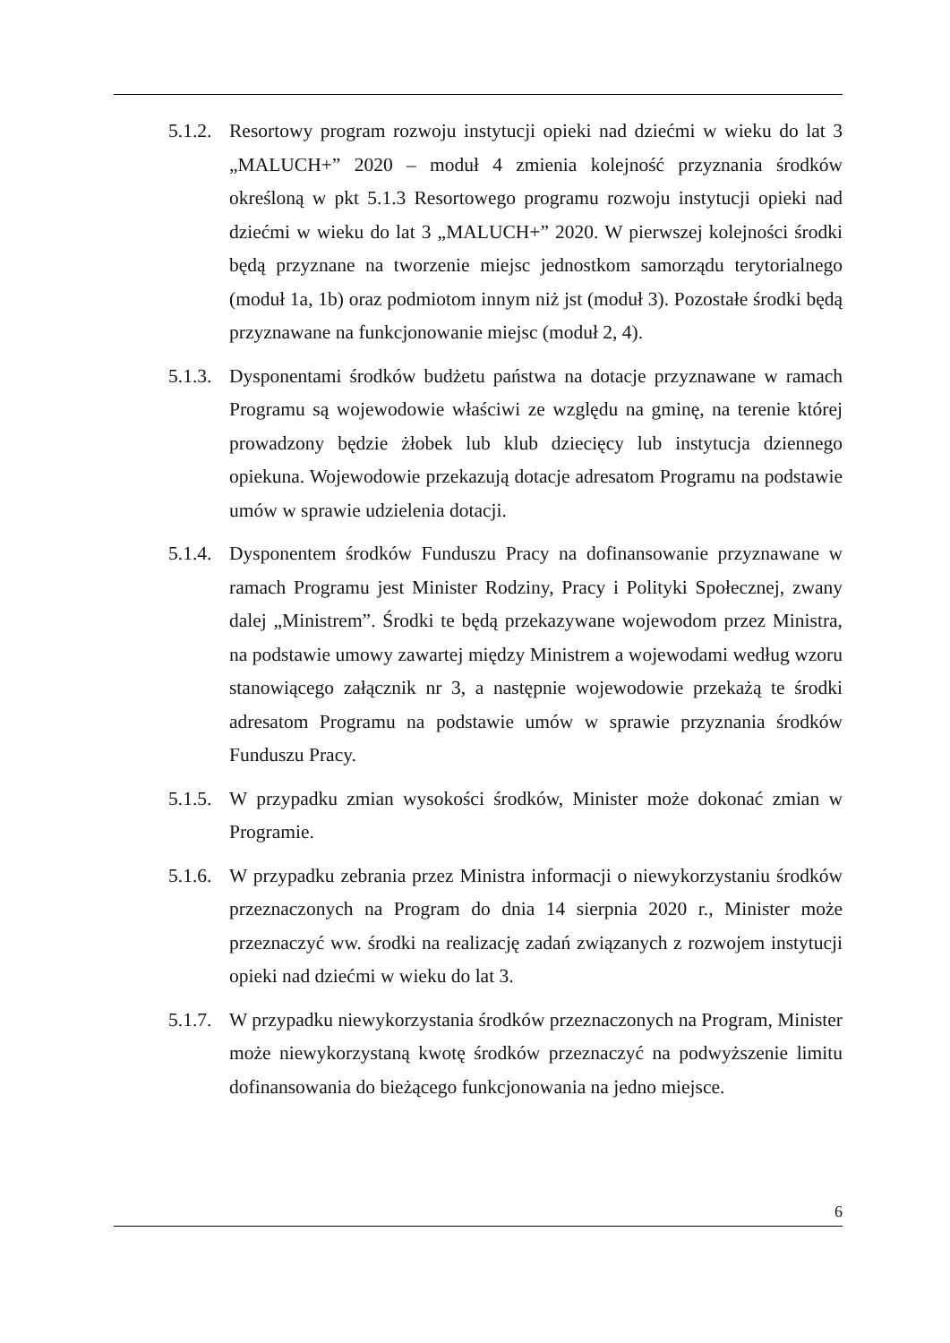5.1.2.
Resortowy program rozwoju instytucji opieki nad dziećmi w wieku do lat 3 „MALUCH+” 2020 – moduł 4 zmienia kolejność przyznania środków określoną w pkt 5.1.3 Resortowego programu rozwoju instytucji opieki nad dziećmi w wieku do lat 3 „MALUCH+” 2020. W pierwszej kolejności środki będą przyznane na tworzenie miejsc jednostkom samorządu terytorialnego (moduł 1a, 1b) oraz podmiotom innym niż jst (moduł 3). Pozostałe środki będą przyznawane na funkcjonowanie miejsc (moduł 2, 4).
5.1.3.
Dysponentami środków budżetu państwa na dotacje przyznawane w ramach Programu są wojewodowie właściwi ze względu na gminę, na terenie której prowadzony będzie żłobek lub klub dziecięcy lub instytucja dziennego opiekuna. Wojewodowie przekazują dotacje adresatom Programu na podstawie umów w sprawie udzielenia dotacji.
5.1.4.
Dysponentem środków Funduszu Pracy na dofinansowanie przyznawane w ramach Programu jest Minister Rodziny, Pracy i Polityki Społecznej, zwany dalej „Ministrem”. Środki te będą przekazywane wojewodom przez Ministra, na podstawie umowy zawartej między Ministrem a wojewodami według wzoru stanowiącego załącznik nr 3, a następnie wojewodowie przekażą te środki adresatom Programu na podstawie umów w sprawie przyznania środków Funduszu Pracy.
5.1.5.
W przypadku zmian wysokości środków, Minister może dokonać zmian w Programie.
5.1.6.
W przypadku zebrania przez Ministra informacji o niewykorzystaniu środków przeznaczonych na Program do dnia 14 sierpnia 2020 r., Minister może przeznaczyć ww. środki na realizację zadań związanych z rozwojem instytucji opieki nad dziećmi w wieku do lat 3.
5.1.7.
W przypadku niewykorzystania środków przeznaczonych na Program, Minister może niewykorzystaną kwotę środków przeznaczyć na podwyższenie limitu dofinansowania do bieżącego funkcjonowania na jedno miejsce.
6